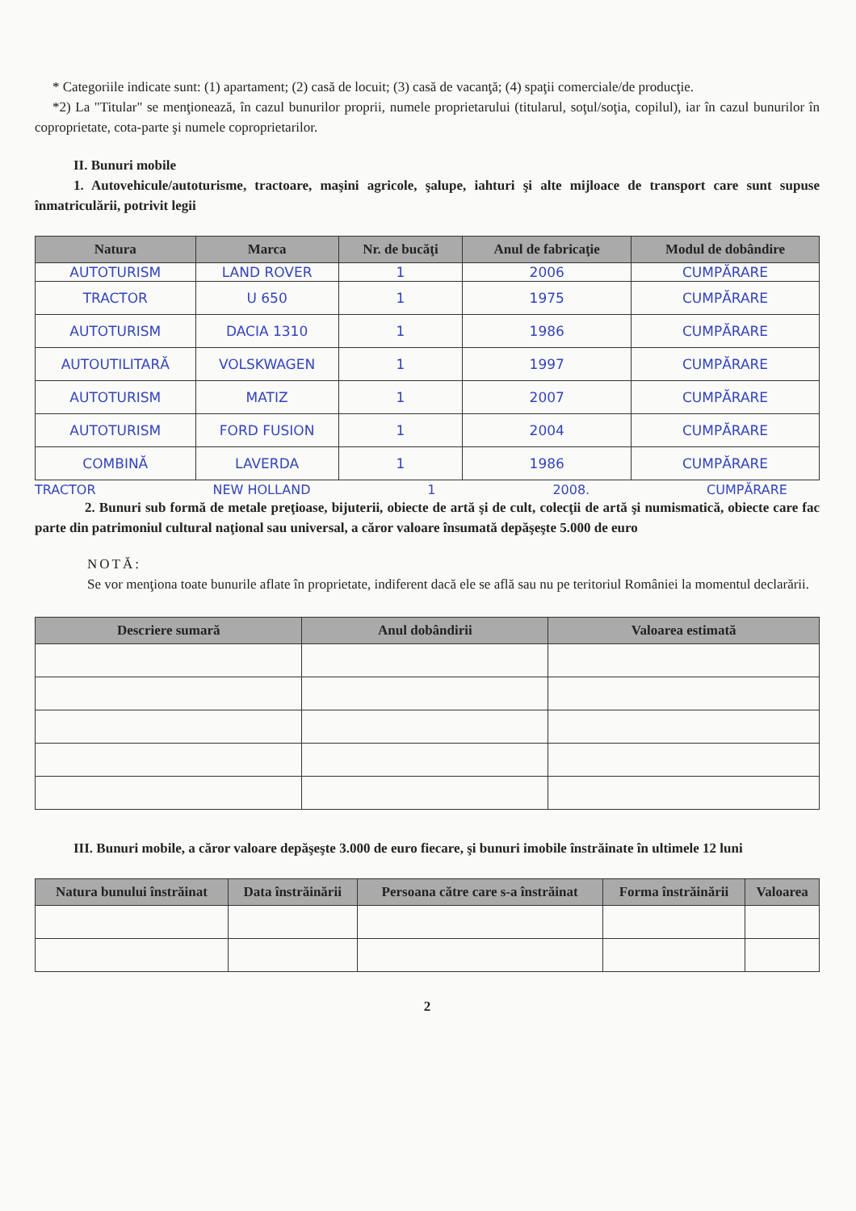* Categoriile indicate sunt: (1) apartament; (2) casă de locuit; (3) casă de vacanţă; (4) spaţii comerciale/de producţie.
*2) La "Titular" se menţionează, în cazul bunurilor proprii, numele proprietarului (titularul, soţul/soţia, copilul), iar în cazul bunurilor în coproprietate, cota-parte şi numele coproprietarilor.
II. Bunuri mobile
1. Autovehicule/autoturisme, tractoare, maşini agricole, şalupe, iahturi şi alte mijloace de transport care sunt supuse înmatriculării, potrivit legii
| Natura | Marca | Nr. de bucăţi | Anul de fabricaţie | Modul de dobândire |
| --- | --- | --- | --- | --- |
| AUTOTURISM | LAND ROVER | 1 | 2006 | CUMPĂRARE |
| TRACTOR | U 650 | 1 | 1975 | CUMPĂRARE |
| AUTOTURISM | DACIA 1310 | 1 | 1986 | CUMPĂRARE |
| AUTOUTILITARĂ | VOLSKWAGEN | 1 | 1997 | CUMPĂRARE |
| AUTOTURISM | MATIZ | 1 | 2007 | CUMPĂRARE |
| AUTOTURISM | FORD FUSION | 1 | 2004 | CUMPĂRARE |
| COMBINĂ | LAVERDA | 1 | 1986 | CUMPĂRARE |
TRACTOR NEW HOLLAND 1 2008. CUMPĂRARE
2. Bunuri sub formă de metale preţioase, bijuterii, obiecte de artă şi de cult, colecţii de artă şi numismatică, obiecte care fac parte din patrimoniul cultural naţional sau universal, a căror valoare însumată depăşeşte 5.000 de euro
NOTĂ:
Se vor menţiona toate bunurile aflate în proprietate, indiferent dacă ele se află sau nu pe teritoriul României la momentul declarării.
| Descriere sumară | Anul dobândirii | Valoarea estimată |
| --- | --- | --- |
III. Bunuri mobile, a căror valoare depăşeşte 3.000 de euro fiecare, şi bunuri imobile înstrăinate în ultimele 12 luni
| Natura bunului înstrăinat | Data înstrăinării | Persoana către care s-a înstrăinat | Forma înstrăinării | Valoarea |
| --- | --- | --- | --- | --- |
2